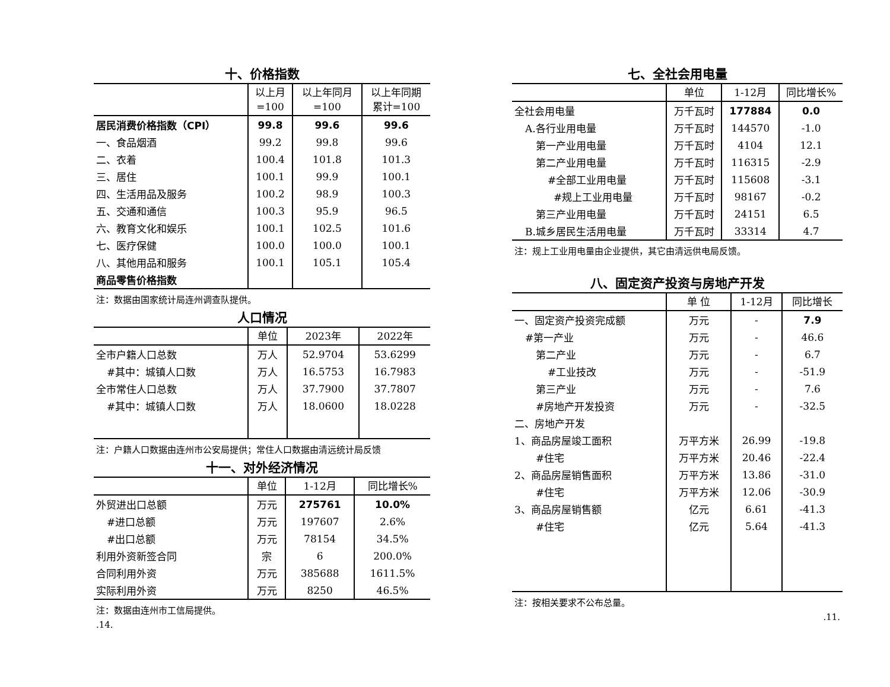十、价格指数
| | 以上月 =100 | 以上年同月 =100 | 以上年同期 累计=100 |
| --- | --- | --- | --- |
| 居民消费价格指数（CPI） | 99.8 | 99.6 | 99.6 |
| 一、食品烟酒 | 99.2 | 99.8 | 99.6 |
| 二、衣着 | 100.4 | 101.8 | 101.3 |
| 三、居住 | 100.1 | 99.9 | 100.1 |
| 四、生活用品及服务 | 100.2 | 98.9 | 100.3 |
| 五、交通和通信 | 100.3 | 95.9 | 96.5 |
| 六、教育文化和娱乐 | 100.1 | 102.5 | 101.6 |
| 七、医疗保健 | 100.0 | 100.0 | 100.1 |
| 八、其他用品和服务 | 100.1 | 105.1 | 105.4 |
| 商品零售价格指数 | | | |
注：数据由国家统计局连州调查队提供。
人口情况
| | 单位 | 2023年 | 2022年 |
| --- | --- | --- | --- |
| 全市户籍人口总数 | 万人 | 52.9704 | 53.6299 |
| #其中：城镇人口数 | 万人 | 16.5753 | 16.7983 |
| 全市常住人口总数 | 万人 | 37.7900 | 37.7807 |
| #其中：城镇人口数 | 万人 | 18.0600 | 18.0228 |
注：户籍人口数据由连州市公安局提供；常住人口数据由清远统计局反馈
十一、对外经济情况
| | 单位 | 1-12月 | 同比增长% |
| --- | --- | --- | --- |
| 外贸进出口总额 | 万元 | 275761 | 10.0% |
| #进口总额 | 万元 | 197607 | 2.6% |
| #出口总额 | 万元 | 78154 | 34.5% |
| 利用外资新签合同 | 宗 | 6 | 200.0% |
| 合同利用外资 | 万元 | 385688 | 1611.5% |
| 实际利用外资 | 万元 | 8250 | 46.5% |
注：数据由连州市工信局提供。
.14.
七、全社会用电量
| | 单位 | 1-12月 | 同比增长% |
| --- | --- | --- | --- |
| 全社会用电量 | 万千瓦时 | 177884 | 0.0 |
| A.各行业用电量 | 万千瓦时 | 144570 | -1.0 |
| 第一产业用电量 | 万千瓦时 | 4104 | 12.1 |
| 第二产业用电量 | 万千瓦时 | 116315 | -2.9 |
| #全部工业用电量 | 万千瓦时 | 115608 | -3.1 |
| #规上工业用电量 | 万千瓦时 | 98167 | -0.2 |
| 第三产业用电量 | 万千瓦时 | 24151 | 6.5 |
| B.城乡居民生活用电量 | 万千瓦时 | 33314 | 4.7 |
注：规上工业用电量由企业提供，其它由清远供电局反馈。
八、固定资产投资与房地产开发
| | 单 位 | 1-12月 | 同比增长 |
| --- | --- | --- | --- |
| 一、固定资产投资完成额 | 万元 | - | 7.9 |
| #第一产业 | 万元 | - | 46.6 |
| 第二产业 | 万元 | - | 6.7 |
| #工业技改 | 万元 | - | -51.9 |
| 第三产业 | 万元 | - | 7.6 |
| #房地产开发投资 | 万元 | - | -32.5 |
| 二、房地产开发 | | | |
| 1、商品房屋竣工面积 | 万平方米 | 26.99 | -19.8 |
| #住宅 | 万平方米 | 20.46 | -22.4 |
| 2、商品房屋销售面积 | 万平方米 | 13.86 | -31.0 |
| #住宅 | 万平方米 | 12.06 | -30.9 |
| 3、商品房屋销售额 | 亿元 | 6.61 | -41.3 |
| #住宅 | 亿元 | 5.64 | -41.3 |
注：按相关要求不公布总量。
.11.